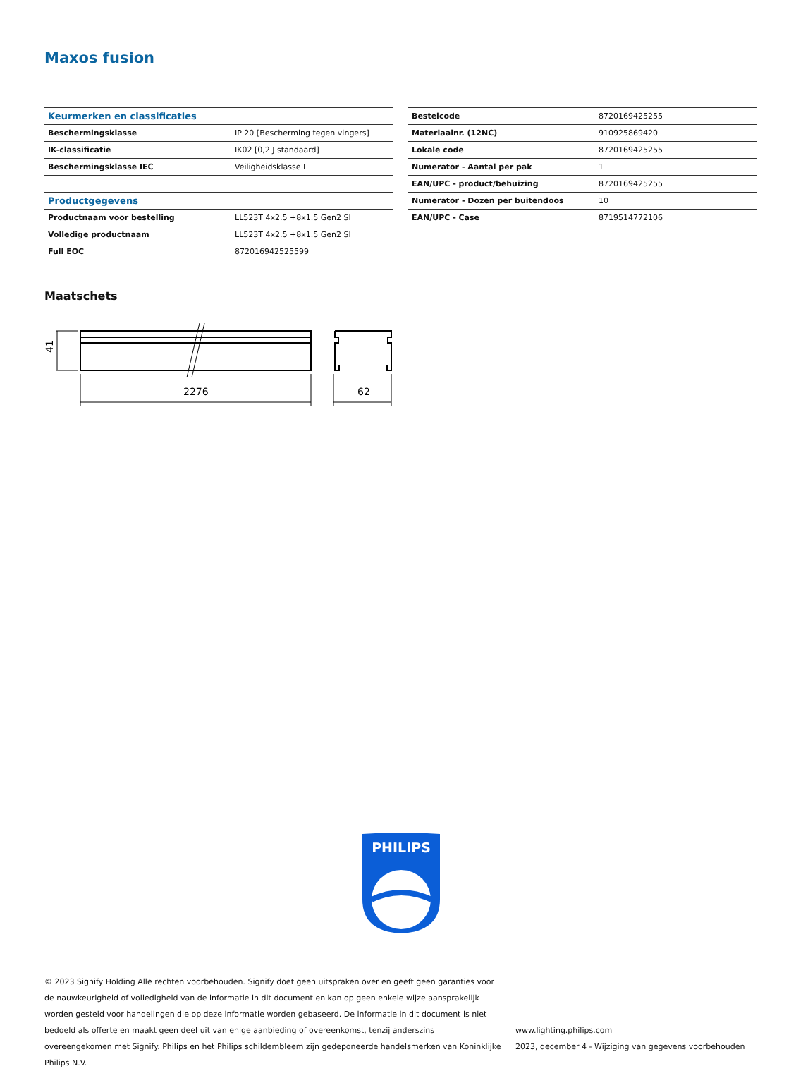Maxos fusion
| Keurmerken en classificaties | |
| --- | --- |
| Beschermingsklasse | IP 20 [Bescherming tegen vingers] |
| IK-classificatie | IK02 [0,2 J standaard] |
| Beschermingsklasse IEC | Veiligheidsklasse I |
| Productgegevens | |
| Productnaam voor bestelling | LL523T 4x2.5 +8x1.5 Gen2 SI |
| Volledige productnaam | LL523T 4x2.5 +8x1.5 Gen2 SI |
| Full EOC | 872016942525599 |
| Bestelcode | 8720169425255 |
| Materiaalnr. (12NC) | 910925869420 |
| Lokale code | 8720169425255 |
| Numerator - Aantal per pak | 1 |
| EAN/UPC - product/behuizing | 8720169425255 |
| Numerator - Dozen per buitendoos | 10 |
| EAN/UPC - Case | 8719514772106 |
Maatschets
2276
62
41
PHILIPS
© 2023 Signify Holding Alle rechten voorbehouden. Signify doet geen uitspraken over en geeft geen garanties voor de nauwkeurigheid of volledigheid van de informatie in dit document en kan op geen enkele wijze aansprakelijk worden gesteld voor handelingen die op deze informatie worden gebaseerd. De informatie in dit document is niet bedoeld als offerte en maakt geen deel uit van enige aanbieding of overeenkomst, tenzij anderszins overeengekomen met Signify. Philips en het Philips schildembleem zijn gedeponeerde handelsmerken van Koninklijke Philips N.V.
www.lighting.philips.com
2023, december 4 - Wijziging van gegevens voorbehouden